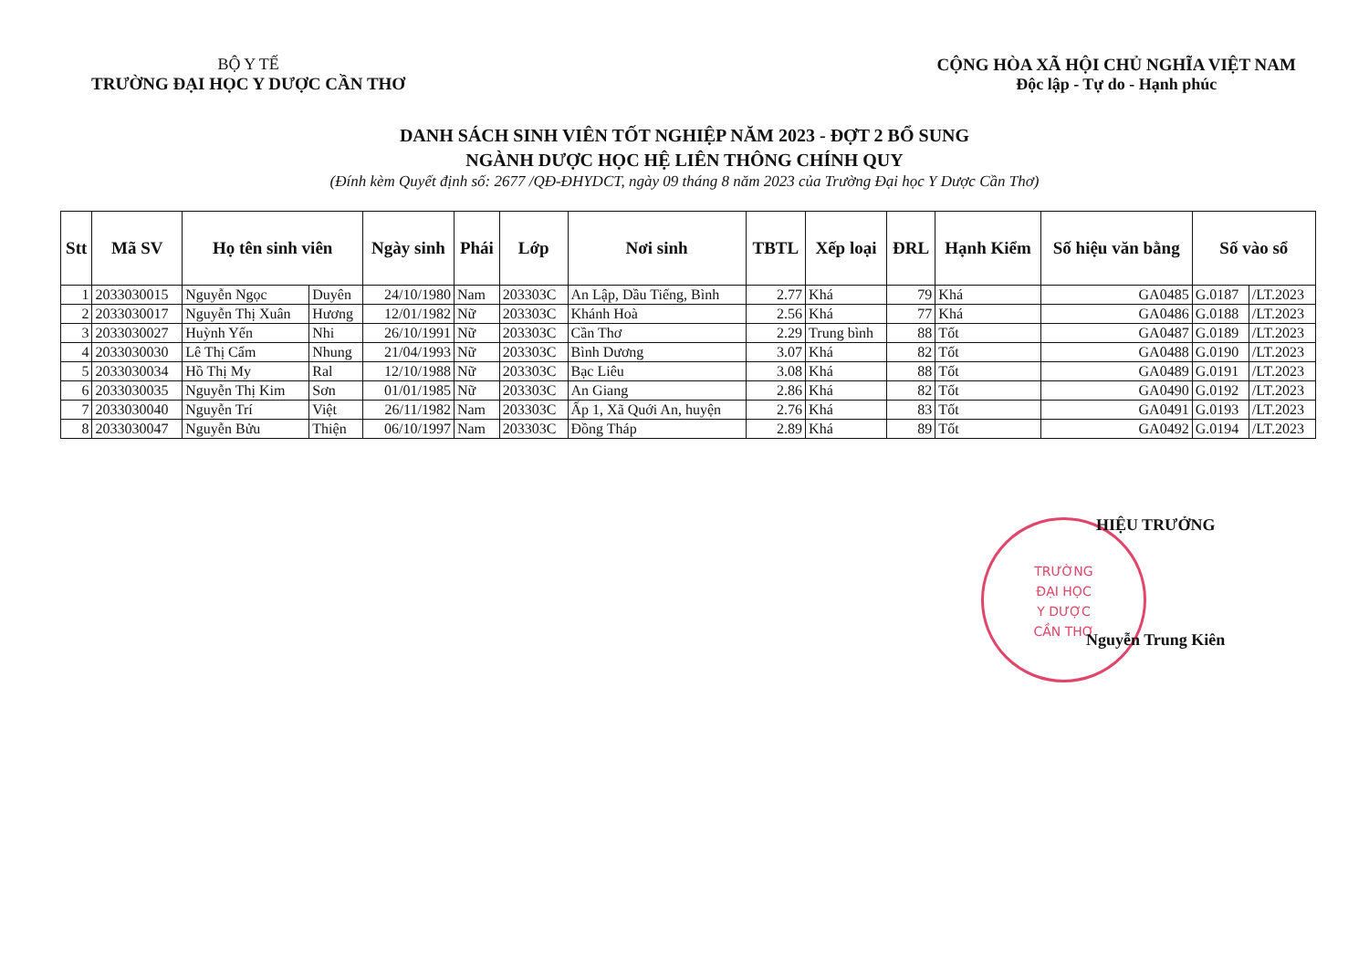BỘ Y TẾ
TRƯỜNG ĐẠI HỌC Y DƯỢC CẦN THƠ
CỘNG HÒA XÃ HỘI CHỦ NGHĨA VIỆT NAM
Độc lập - Tự do - Hạnh phúc
DANH SÁCH SINH VIÊN TỐT NGHIỆP NĂM 2023 - ĐỢT 2 BỔ SUNG
NGÀNH DƯỢC HỌC HỆ LIÊN THÔNG CHÍNH QUY
(Đính kèm Quyết định số: 2677 /QĐ-ĐHYDCT, ngày 09 tháng 8 năm 2023 của Trường Đại học Y Dược Cần Thơ)
| Stt | Mã SV | Họ tên sinh viên | | Ngày sinh | Phái | Lớp | Nơi sinh | TBTL | Xếp loại | ĐRL | Hạnh Kiểm | Số hiệu văn bằng | Số vào sổ | |
| --- | --- | --- | --- | --- | --- | --- | --- | --- | --- | --- | --- | --- | --- | --- |
| 1 | 2033030015 | Nguyễn Ngọc | Duyên | 24/10/1980 | Nam | 203303C | An Lập, Dầu Tiếng, Bình | 2.77 | Khá | 79 | Khá | GA0485 | G.0187 | /LT.2023 |
| 2 | 2033030017 | Nguyễn Thị Xuân | Hương | 12/01/1982 | Nữ | 203303C | Khánh Hoà | 2.56 | Khá | 77 | Khá | GA0486 | G.0188 | /LT.2023 |
| 3 | 2033030027 | Huỳnh Yến | Nhi | 26/10/1991 | Nữ | 203303C | Cần Thơ | 2.29 | Trung bình | 88 | Tốt | GA0487 | G.0189 | /LT.2023 |
| 4 | 2033030030 | Lê Thị Cẩm | Nhung | 21/04/1993 | Nữ | 203303C | Bình Dương | 3.07 | Khá | 82 | Tốt | GA0488 | G.0190 | /LT.2023 |
| 5 | 2033030034 | Hồ Thị My | Ral | 12/10/1988 | Nữ | 203303C | Bạc Liêu | 3.08 | Khá | 88 | Tốt | GA0489 | G.0191 | /LT.2023 |
| 6 | 2033030035 | Nguyễn Thị Kim | Sơn | 01/01/1985 | Nữ | 203303C | An Giang | 2.86 | Khá | 82 | Tốt | GA0490 | G.0192 | /LT.2023 |
| 7 | 2033030040 | Nguyễn Trí | Việt | 26/11/1982 | Nam | 203303C | Ấp 1, Xã Quới An, huyện | 2.76 | Khá | 83 | Tốt | GA0491 | G.0193 | /LT.2023 |
| 8 | 2033030047 | Nguyễn Bửu | Thiện | 06/10/1997 | Nam | 203303C | Đồng Tháp | 2.89 | Khá | 89 | Tốt | GA0492 | G.0194 | /LT.2023 |
TRƯỜNG
ĐẠI HỌC
Y DƯỢC
CẦN THƠ
HIỆU TRƯỞNG
Nguyễn Trung Kiên